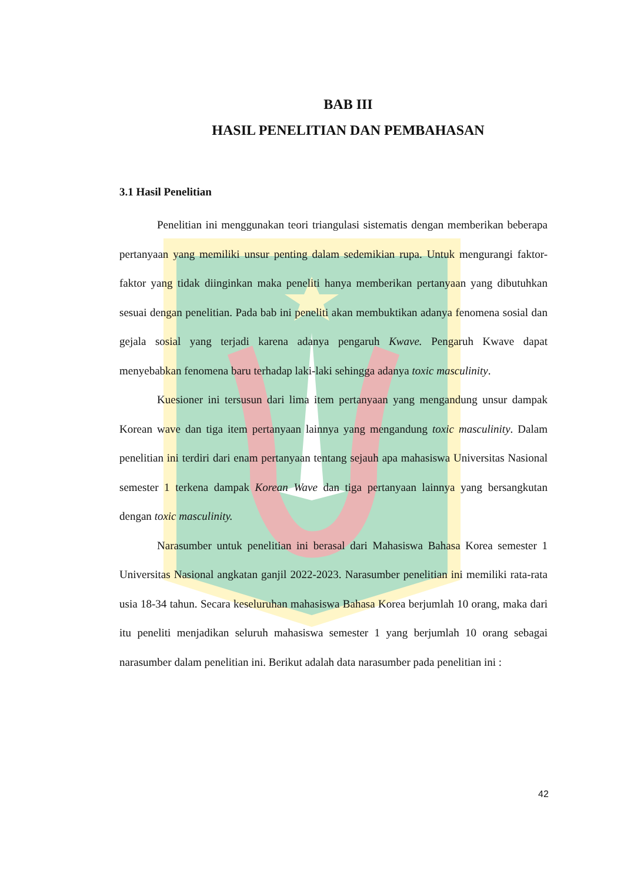BAB III
HASIL PENELITIAN DAN PEMBAHASAN
3.1 Hasil Penelitian
Penelitian ini menggunakan teori triangulasi sistematis dengan memberikan beberapa pertanyaan yang memiliki unsur penting dalam sedemikian rupa. Untuk mengurangi faktor-faktor yang tidak diinginkan maka peneliti hanya memberikan pertanyaan yang dibutuhkan sesuai dengan penelitian. Pada bab ini peneliti akan membuktikan adanya fenomena sosial dan gejala sosial yang terjadi karena adanya pengaruh Kwave. Pengaruh Kwave dapat menyebabkan fenomena baru terhadap laki-laki sehingga adanya toxic masculinity.
Kuesioner ini tersusun dari lima item pertanyaan yang mengandung unsur dampak Korean wave dan tiga item pertanyaan lainnya yang mengandung toxic masculinity. Dalam penelitian ini terdiri dari enam pertanyaan tentang sejauh apa mahasiswa Universitas Nasional semester 1 terkena dampak Korean Wave dan tiga pertanyaan lainnya yang bersangkutan dengan toxic masculinity.
Narasumber untuk penelitian ini berasal dari Mahasiswa Bahasa Korea semester 1 Universitas Nasional angkatan ganjil 2022-2023. Narasumber penelitian ini memiliki rata-rata usia 18-34 tahun. Secara keseluruhan mahasiswa Bahasa Korea berjumlah 10 orang, maka dari itu peneliti menjadikan seluruh mahasiswa semester 1 yang berjumlah 10 orang sebagai narasumber dalam penelitian ini. Berikut adalah data narasumber pada penelitian ini :
42